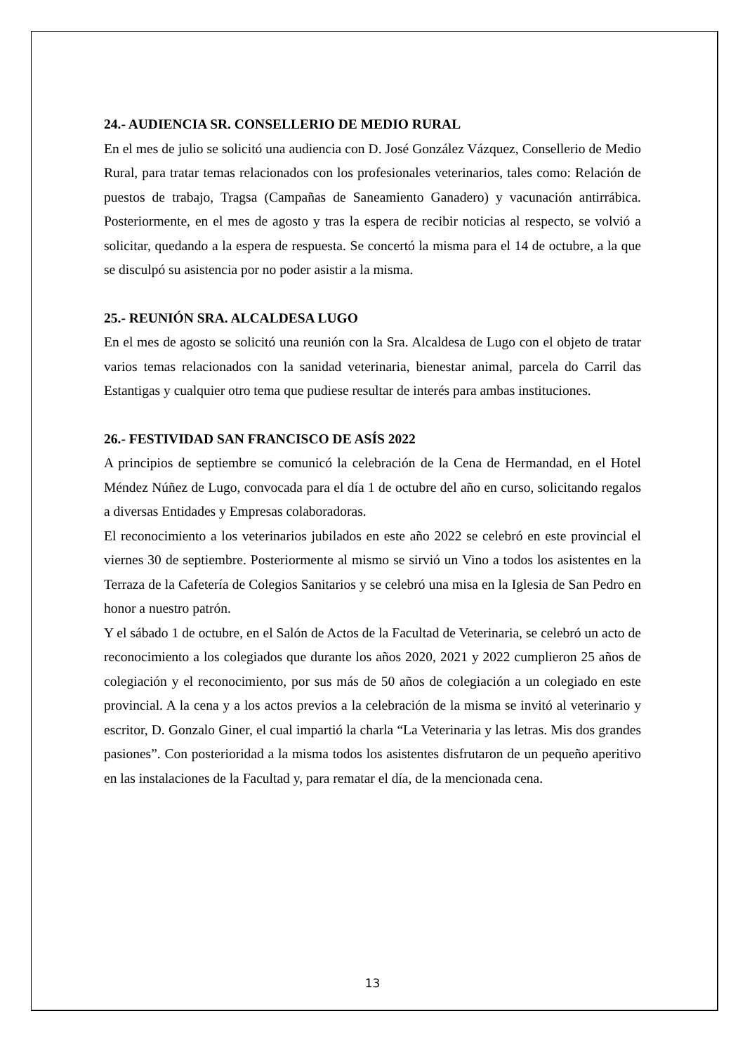24.- AUDIENCIA SR. CONSELLERIO DE MEDIO RURAL
En el mes de julio se solicitó una audiencia con D. José González Vázquez, Consellerio de Medio Rural, para tratar temas relacionados con los profesionales veterinarios, tales como: Relación de puestos de trabajo, Tragsa (Campañas de Saneamiento Ganadero) y vacunación antirrábica. Posteriormente, en el mes de agosto y tras la espera de recibir noticias al respecto, se volvió a solicitar, quedando a la espera de respuesta. Se concertó la misma para el 14 de octubre, a la que se disculpó su asistencia por no poder asistir a la misma.
25.- REUNIÓN SRA. ALCALDESA LUGO
En el mes de agosto se solicitó una reunión con la Sra. Alcaldesa de Lugo con el objeto de tratar varios temas relacionados con la sanidad veterinaria, bienestar animal, parcela do Carril das Estantigas y cualquier otro tema que pudiese resultar de interés para ambas instituciones.
26.- FESTIVIDAD SAN FRANCISCO DE ASÍS 2022
A principios de septiembre se comunicó la celebración de la Cena de Hermandad, en el Hotel Méndez Núñez de Lugo, convocada para el día 1 de octubre del año en curso, solicitando regalos a diversas Entidades y Empresas colaboradoras.
El reconocimiento a los veterinarios jubilados en este año 2022 se celebró en este provincial el viernes 30 de septiembre. Posteriormente al mismo se sirvió un Vino a todos los asistentes en la Terraza de la Cafetería de Colegios Sanitarios y se celebró una misa en la Iglesia de San Pedro en honor a nuestro patrón.
Y el sábado 1 de octubre, en el Salón de Actos de la Facultad de Veterinaria, se celebró un acto de reconocimiento a los colegiados que durante los años 2020, 2021 y 2022 cumplieron 25 años de colegiación y el reconocimiento, por sus más de 50 años de colegiación a un colegiado en este provincial. A la cena y a los actos previos a la celebración de la misma se invitó al veterinario y escritor, D. Gonzalo Giner, el cual impartió la charla “La Veterinaria y las letras. Mis dos grandes pasiones”. Con posterioridad a la misma todos los asistentes disfrutaron de un pequeño aperitivo en las instalaciones de la Facultad y, para rematar el día, de la mencionada cena.
13